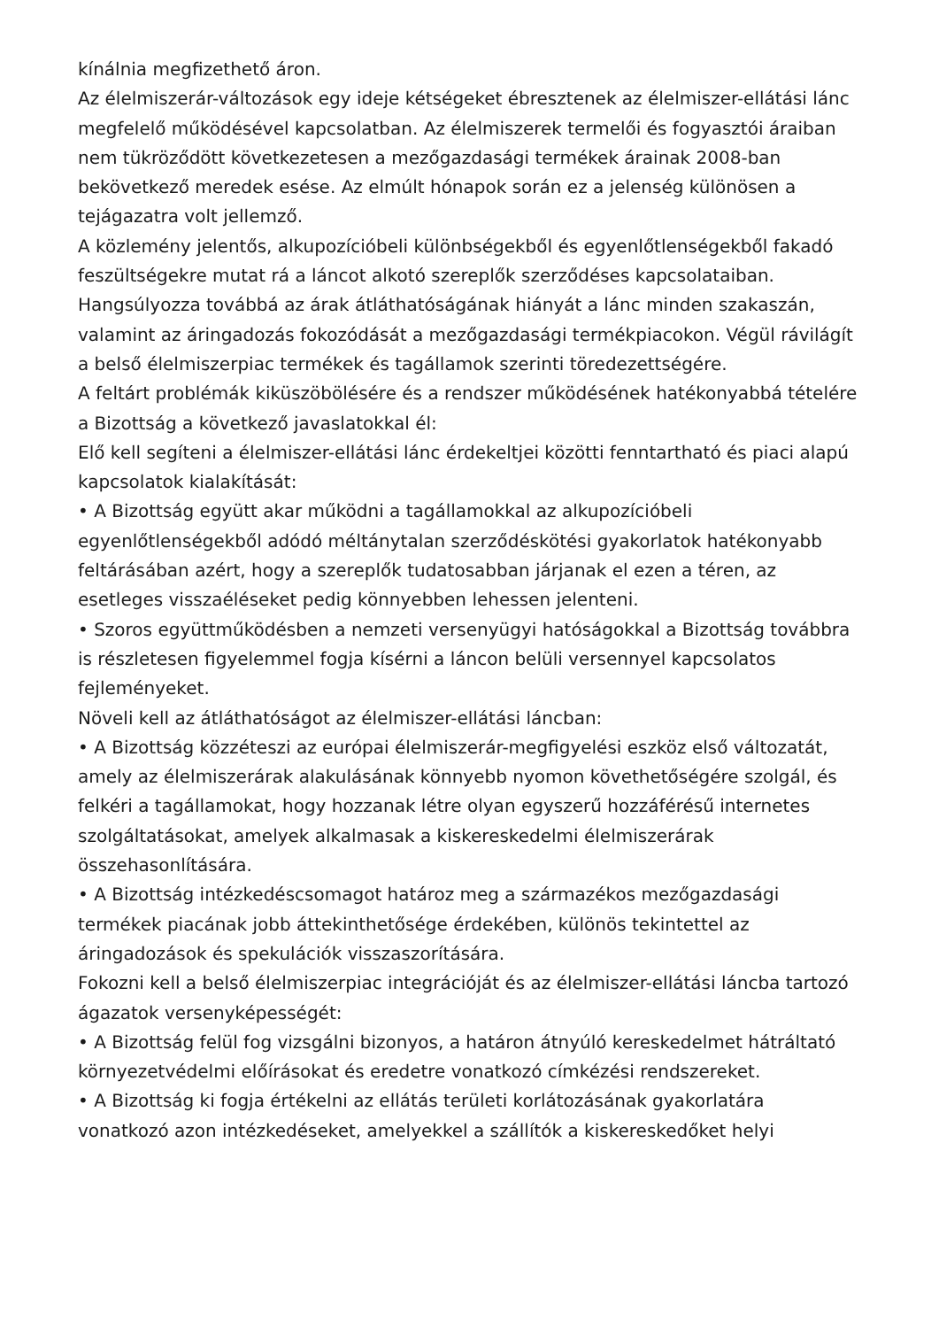kínálnia megfizethető áron.
Az élelmiszerár-változások egy ideje kétségeket ébresztenek az élelmiszer-ellátási lánc megfelelő működésével kapcsolatban. Az élelmiszerek termelői és fogyasztói áraiban nem tükröződött következetesen a mezőgazdasági termékek árainak 2008-ban bekövetkező meredek esése. Az elmúlt hónapok során ez a jelenség különösen a tejágazatra volt jellemző.
A közlemény jelentős, alkupozícióbeli különbségekből és egyenlőtlenségekből fakadó feszültségekre mutat rá a láncot alkotó szereplők szerződéses kapcsolataiban. Hangsúlyozza továbbá az árak átláthatóságának hiányát a lánc minden szakaszán, valamint az áringadozás fokozódását a mezőgazdasági termékpiacokon. Végül rávilágít a belső élelmiszerpiac termékek és tagállamok szerinti töredezettségére.
A feltárt problémák kiküszöbölésére és a rendszer működésének hatékonyabbá tételére a Bizottság a következő javaslatokkal él:
Elő kell segíteni a élelmiszer-ellátási lánc érdekeltjei közötti fenntartható és piaci alapú kapcsolatok kialakítását:
• A Bizottság együtt akar működni a tagállamokkal az alkupozícióbeli egyenlőtlenségekből adódó méltánytalan szerződéskötési gyakorlatok hatékonyabb feltárásában azért, hogy a szereplők tudatosabban járjanak el ezen a téren, az esetleges visszaéléseket pedig könnyebben lehessen jelenteni.
• Szoros együttműködésben a nemzeti versenyügyi hatóságokkal a Bizottság továbbra is részletesen figyelemmel fogja kísérni a láncon belüli versennyel kapcsolatos fejleményeket.
Növeli kell az átláthatóságot az élelmiszer-ellátási láncban:
• A Bizottság közzéteszi az európai élelmiszerár-megfigyelési eszköz első változatát, amely az élelmiszerárak alakulásának könnyebb nyomon követhetőségére szolgál, és felkéri a tagállamokat, hogy hozzanak létre olyan egyszerű hozzáférésű internetes szolgáltatásokat, amelyek alkalmasak a kiskereskedelmi élelmiszerárak összehasonlítására.
• A Bizottság intézkedéscsomagot határoz meg a származékos mezőgazdasági termékek piacának jobb áttekinthetősége érdekében, különös tekintettel az áringadozások és spekulációk visszaszorítására.
Fokozni kell a belső élelmiszerpiac integrációját és az élelmiszer-ellátási láncba tartozó ágazatok versenyképességét:
• A Bizottság felül fog vizsgálni bizonyos, a határon átnyúló kereskedelmet hátráltató környezetvédelmi előírásokat és eredetre vonatkozó címkézési rendszereket.
• A Bizottság ki fogja értékelni az ellátás területi korlátozásának gyakorlatára vonatkozó azon intézkedéseket, amelyekkel a szállítók a kiskereskedőket helyi